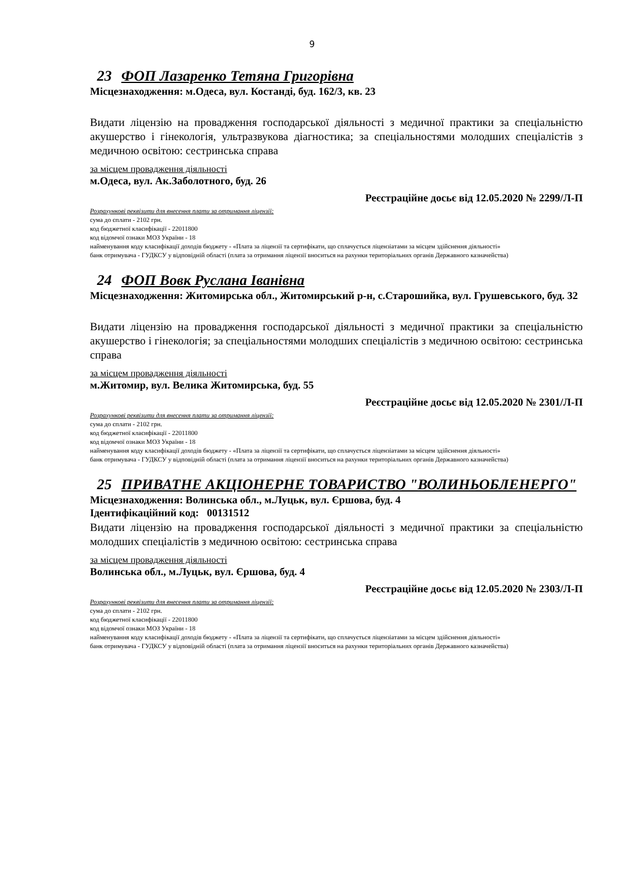9
23 ФОП Лазаренко Тетяна Григорівна
Місцезнаходження: м.Одеса, вул. Костанді, буд. 162/3, кв. 23
Видати ліцензію на провадження господарської діяльності з медичної практики за спеціальністю акушерство і гінекологія, ультразвукова діагностика; за спеціальностями молодших спеціалістів з медичною освітою: сестринська справа
за місцем провадження діяльності
м.Одеса, вул. Ак.Заболотного, буд. 26
Реєстраційне досьє від 12.05.2020 № 2299/Л-П
Розрахункові реквізити для внесення плати за отримання ліцензії:
сума до сплати - 2102 грн.
код бюджетної класифікації - 22011800
код відомчої ознаки МОЗ України - 18
найменування коду класифікації доходів бюджету - «Плата за ліцензії та сертифікати, що сплачується ліцензіатами за місцем здійснення діяльності»
банк отримувача - ГУДКСУ у відповідній області (плата за отримання ліцензії вноситься на рахунки територіальних органів Державного казначейства)
24 ФОП Вовк Руслана Іванівна
Місцезнаходження: Житомирська обл., Житомирський р-н, с.Старошийка, вул. Грушевського, буд. 32
Видати ліцензію на провадження господарської діяльності з медичної практики за спеціальністю акушерство і гінекологія; за спеціальностями молодших спеціалістів з медичною освітою: сестринська справа
за місцем провадження діяльності
м.Житомир, вул. Велика Житомирська, буд. 55
Реєстраційне досьє від 12.05.2020 № 2301/Л-П
Розрахункові реквізити для внесення плати за отримання ліцензії:
сума до сплати - 2102 грн.
код бюджетної класифікації - 22011800
код відомчої ознаки МОЗ України - 18
найменування коду класифікації доходів бюджету - «Плата за ліцензії та сертифікати, що сплачується ліцензіатами за місцем здійснення діяльності»
банк отримувача - ГУДКСУ у відповідній області (плата за отримання ліцензії вноситься на рахунки територіальних органів Державного казначейства)
25 ПРИВАТНЕ АКЦІОНЕРНЕ ТОВАРИСТВО "ВОЛИНЬОБЛЕНЕРГО"
Місцезнаходження: Волинська обл., м.Луцьк, вул. Єршова, буд. 4
Ідентифікаційний код: 00131512
Видати ліцензію на провадження господарської діяльності з медичної практики за спеціальністю молодших спеціалістів з медичною освітою: сестринська справа
за місцем провадження діяльності
Волинська обл., м.Луцьк, вул. Єршова, буд. 4
Реєстраційне досьє від 12.05.2020 № 2303/Л-П
Розрахункові реквізити для внесення плати за отримання ліцензії:
сума до сплати - 2102 грн.
код бюджетної класифікації - 22011800
код відомчої ознаки МОЗ України - 18
найменування коду класифікації доходів бюджету - «Плата за ліцензії та сертифікати, що сплачується ліцензіатами за місцем здійснення діяльності»
банк отримувача - ГУДКСУ у відповідній області (плата за отримання ліцензії вноситься на рахунки територіальних органів Державного казначейства)